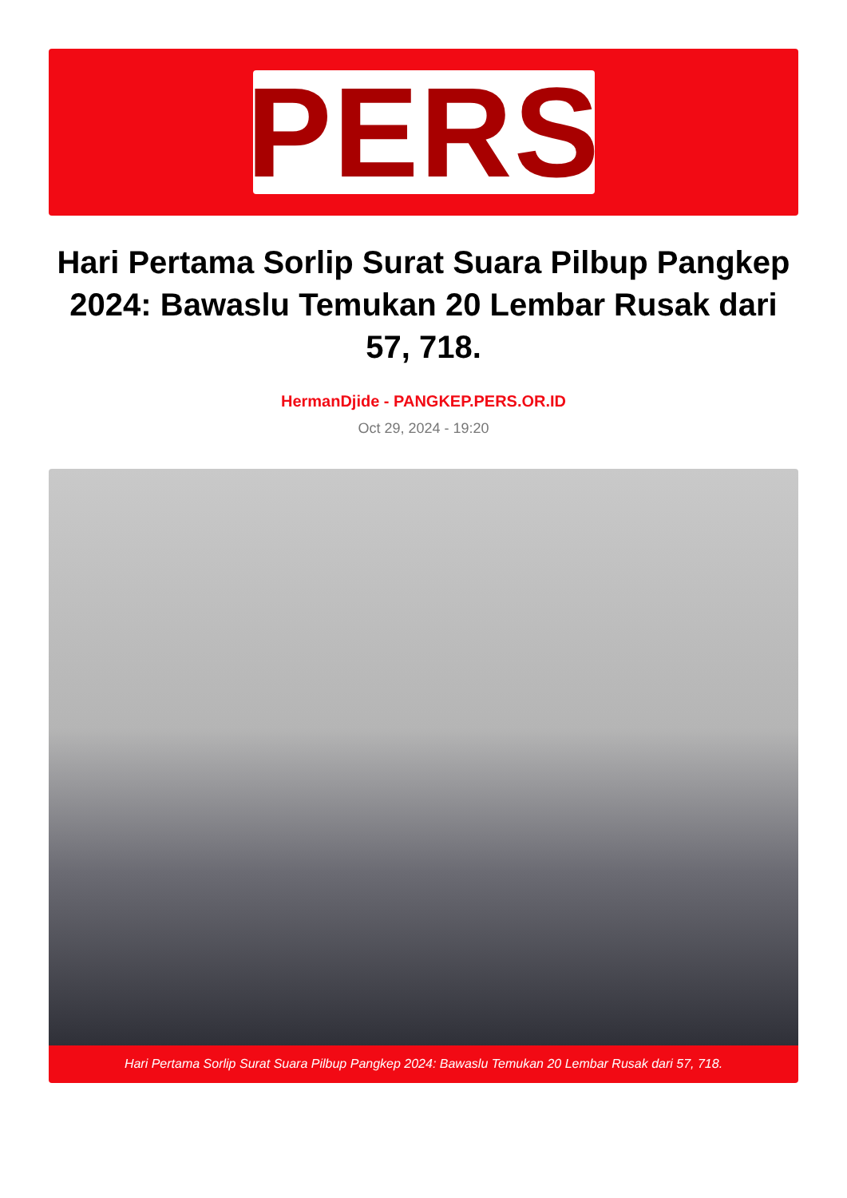PERS
Hari Pertama Sorlip Surat Suara Pilbup Pangkep 2024: Bawaslu Temukan 20 Lembar Rusak dari 57, 718.
HermanDjide - PANGKEP.PERS.OR.ID
Oct 29, 2024 - 19:20
Hari Pertama Sorlip Surat Suara Pilbup Pangkep 2024: Bawaslu Temukan 20 Lembar Rusak dari 57, 718.